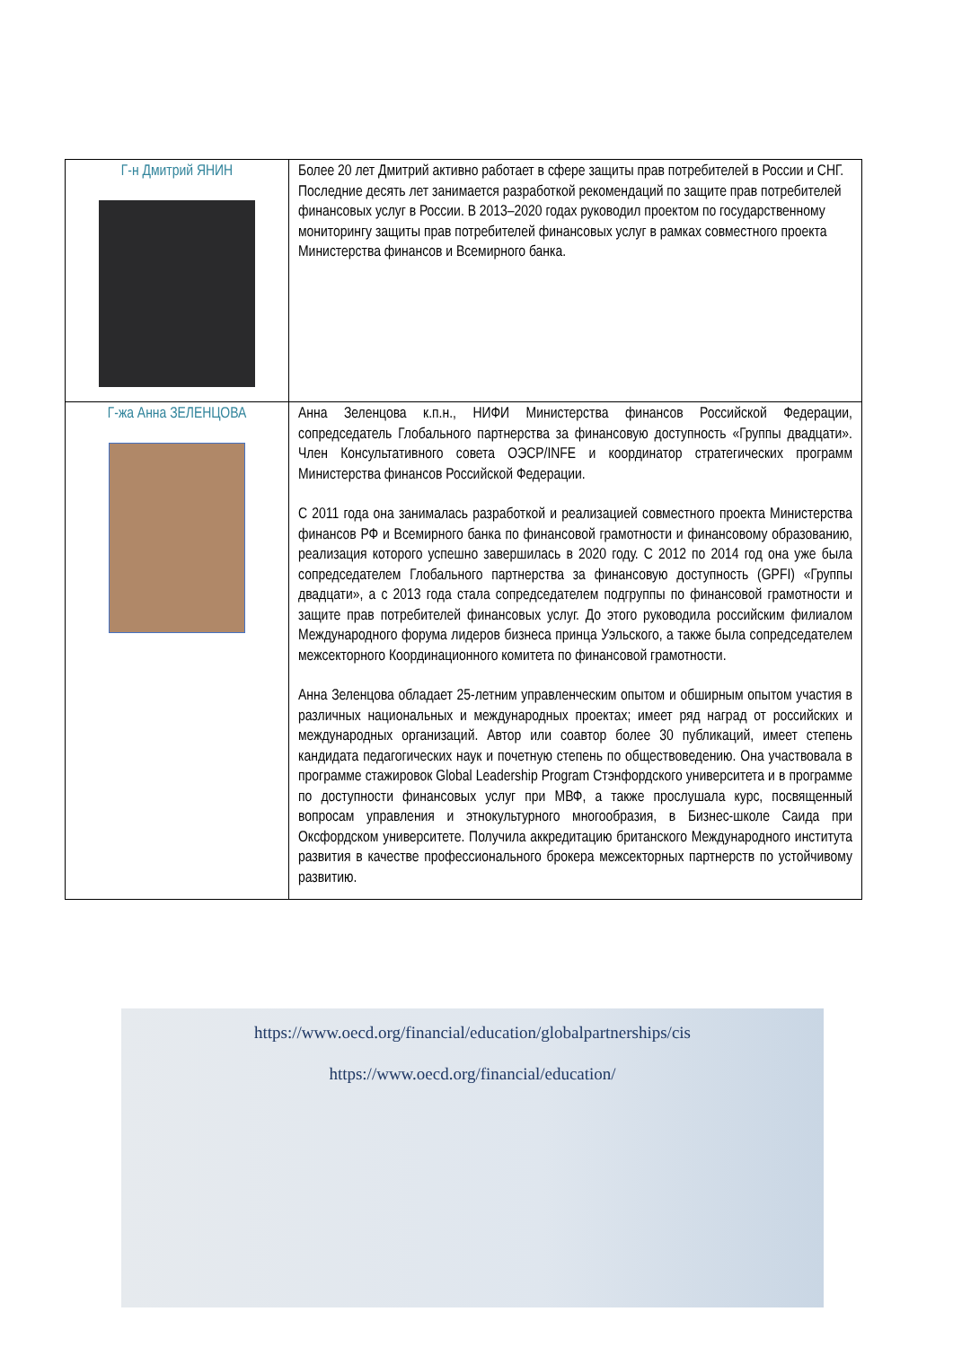| Г-н Дмитрий ЯНИН | Более 20 лет Дмитрий активно работает в сфере защиты прав потребителей в России и СНГ. Последние десять лет занимается разработкой рекомендаций по защите прав потребителей финансовых услуг в России. В 2013–2020 годах руководил проектом по государственному мониторингу защиты прав потребителей финансовых услуг в рамках совместного проекта Министерства финансов и Всемирного банка. |
| Г-жа Анна ЗЕЛЕНЦОВА | Анна Зеленцова к.п.н., НИФИ Министерства финансов Российской Федерации, сопредседатель Глобального партнерства за финансовую доступность «Группы двадцати». Член Консультативного совета ОЭСР/INFE и координатор стратегических программ Министерства финансов Российской Федерации. С 2011 года она занималась разработкой и реализацией совместного проекта Министерства финансов РФ и Всемирного банка по финансовой грамотности и финансовому образованию, реализация которого успешно завершилась в 2020 году. С 2012 по 2014 год она уже была сопредседателем Глобального партнерства за финансовую доступность (GPFI) «Группы двадцати», а с 2013 года стала сопредседателем подгруппы по финансовой грамотности и защите прав потребителей финансовых услуг. До этого руководила российским филиалом Международного форума лидеров бизнеса принца Уэльского, а также была сопредседателем межсекторного Координационного комитета по финансовой грамотности. Анна Зеленцова обладает 25-летним управленческим опытом и обширным опытом участия в различных национальных и международных проектах; имеет ряд наград от российских и международных организаций. Автор или соавтор более 30 публикаций, имеет степень кандидата педагогических наук и почетную степень по обществоведению. Она участвовала в программе стажировок Global Leadership Program Стэнфордского университета и в программе по доступности финансовых услуг при МВФ, а также прослушала курс, посвященный вопросам управления и этнокультурного многообразия, в Бизнес-школе Саида при Оксфордском университете. Получила аккредитацию британского Международного института развития в качестве профессионального брокера межсекторных партнерств по устойчивому развитию. |
https://www.oecd.org/financial/education/globalpartnerships/cis
https://www.oecd.org/financial/education/